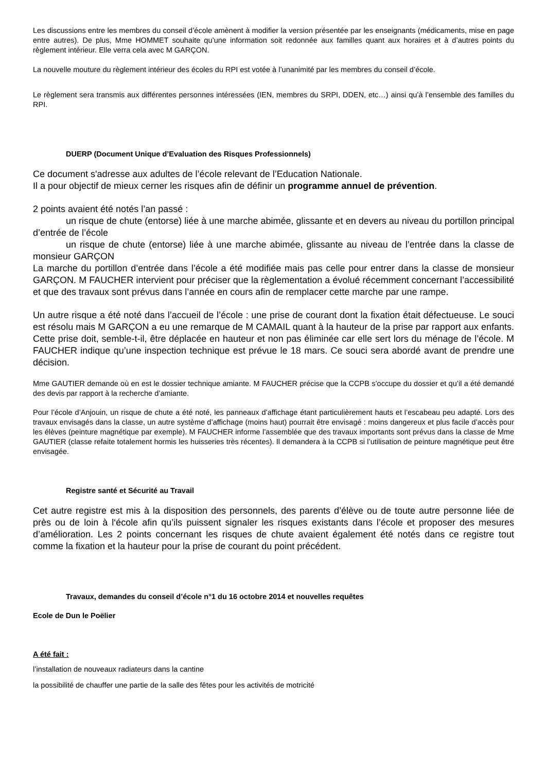Les discussions entre les membres du conseil d’école amènent à modifier la version présentée par les enseignants (médicaments, mise en page entre autres). De plus, Mme HOMMET souhaite qu’une information soit redonnée aux familles quant aux horaires et à d’autres points du règlement intérieur. Elle verra cela avec M GARÇON.
La nouvelle mouture du règlement intérieur des écoles du RPI est votée à l’unanimité par les membres du conseil d’école.
Le règlement sera transmis aux différentes personnes intéressées (IEN, membres du SRPI, DDEN, etc…) ainsi qu’à l’ensemble des familles du RPI.
DUERP (Document Unique d’Evaluation des Risques Professionnels)
Ce document s'adresse aux adultes de l’école relevant de l’Education Nationale.
Il a pour objectif de mieux cerner les risques afin de définir un programme annuel de prévention.
2 points avaient été notés l’an passé :
un risque de chute (entorse) liée à une marche abimée, glissante et en devers au niveau du portillon principal d’entrée de l’école
un risque de chute (entorse) liée à une marche abimée, glissante au niveau de l’entrée dans la classe de monsieur GARÇON
La marche du portillon d’entrée dans l’école a été modifiée mais pas celle pour entrer dans la classe de monsieur GARÇON. M FAUCHER intervient pour préciser que la règlementation a évolué récemment concernant l’accessibilité et que des travaux sont prévus dans l’année en cours afin de remplacer cette marche par une rampe.
Un autre risque a été noté dans l’accueil de l’école : une prise de courant dont la fixation était défectueuse. Le souci est résolu mais M GARÇON a eu une remarque de M CAMAIL quant à la hauteur de la prise par rapport aux enfants. Cette prise doit, semble-t-il, être déplacée en hauteur et non pas éliminée car elle sert lors du ménage de l’école. M FAUCHER indique qu’une inspection technique est prévue le 18 mars. Ce souci sera abordé avant de prendre une décision.
Mme GAUTIER demande où en est le dossier technique amiante. M FAUCHER précise que la CCPB s’occupe du dossier et qu’il a été demandé des devis par rapport à la recherche d’amiante.
Pour l’école d’Anjouin, un risque de chute a été noté, les panneaux d’affichage étant particulièrement hauts et l’escabeau peu adapté. Lors des travaux envisagés dans la classe, un autre système d’affichage (moins haut) pourrait être envisagé : moins dangereux et plus facile d’accès pour les élèves (peinture magnétique par exemple). M FAUCHER informe l’assemblée que des travaux importants sont prévus dans la classe de Mme GAUTIER (classe refaite totalement hormis les huisseries très récentes). Il demandera à la CCPB si l’utilisation de peinture magnétique peut être envisagée.
Registre santé et Sécurité au Travail
Cet autre registre est mis à la disposition des personnels, des parents d’élève ou de toute autre personne liée de près ou de loin à l‘école afin qu’ils puissent signaler les risques existants dans l’école et proposer des mesures d’amélioration. Les 2 points concernant les risques de chute avaient également été notés dans ce registre tout comme la fixation et la hauteur pour la prise de courant du point précédent.
Travaux, demandes du conseil d’école n°1 du 16 octobre 2014 et nouvelles requêtes
Ecole de Dun le Poëlier
A été fait :
l’installation de nouveaux radiateurs dans la cantine
la possibilité de chauffer une partie de la salle des fêtes pour les activités de motricité